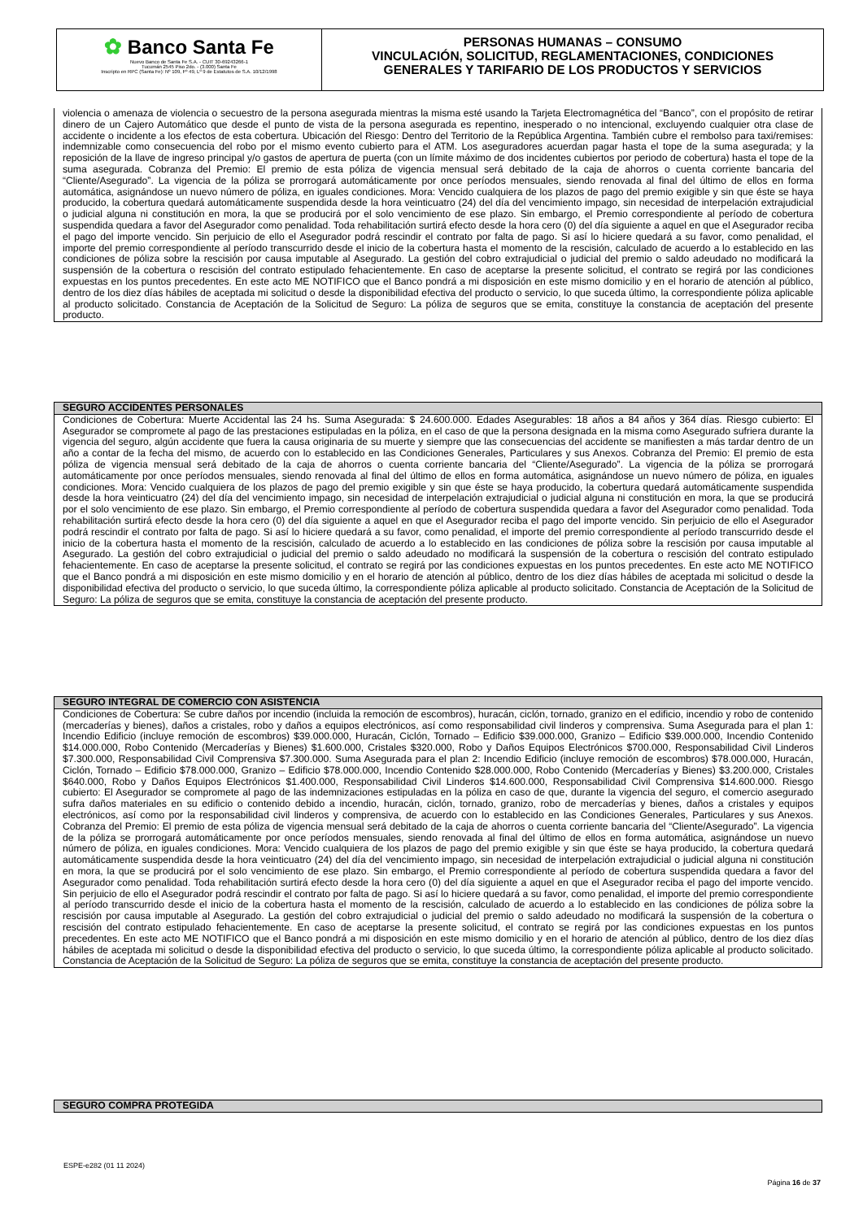✿ Banco Santa Fe
Nuevo Banco de Santa Fe S.A. - CUIT 30-69243266-1
Tucumán 2545 Piso 2do. - (3.000) Santa Fe
Inscripto en RPC (Santa Fe): Nº 109, Fº 49, Lº 9 de Estatutos de S.A. 10/12/1998
PERSONAS HUMANAS – CONSUMO
VINCULACIÓN, SOLICITUD, REGLAMENTACIONES, CONDICIONES
GENERALES Y TARIFARIO DE LOS PRODUCTOS Y SERVICIOS
violencia o amenaza de violencia o secuestro de la persona asegurada mientras la misma esté usando la Tarjeta Electromagnética del “Banco”, con el propósito de retirar dinero de un Cajero Automático que desde el punto de vista de la persona asegurada es repentino, inesperado o no intencional, excluyendo cualquier otra clase de accidente o incidente a los efectos de esta cobertura. Ubicación del Riesgo: Dentro del Territorio de la República Argentina. También cubre el rembolso para taxi/remises: indemnizable como consecuencia del robo por el mismo evento cubierto para el ATM. Los aseguradores acuerdan pagar hasta el tope de la suma asegurada; y la reposición de la llave de ingreso principal y/o gastos de apertura de puerta (con un límite máximo de dos incidentes cubiertos por periodo de cobertura) hasta el tope de la suma asegurada. Cobranza del Premio: El premio de esta póliza de vigencia mensual será debitado de la caja de ahorros o cuenta corriente bancaria del “Cliente/Asegurado”. La vigencia de la póliza se prorrogará automáticamente por once períodos mensuales, siendo renovada al final del último de ellos en forma automática, asignándose un nuevo número de póliza, en iguales condiciones. Mora: Vencido cualquiera de los plazos de pago del premio exigible y sin que éste se haya producido, la cobertura quedará automáticamente suspendida desde la hora veinticuatro (24) del día del vencimiento impago, sin necesidad de interpelación extrajudicial o judicial alguna ni constitución en mora, la que se producirá por el solo vencimiento de ese plazo. Sin embargo, el Premio correspondiente al período de cobertura suspendida quedara a favor del Asegurador como penalidad. Toda rehabilitación surtirá efecto desde la hora cero (0) del día siguiente a aquel en que el Asegurador reciba el pago del importe vencido. Sin perjuicio de ello el Asegurador podrá rescindir el contrato por falta de pago. Si así lo hiciere quedará a su favor, como penalidad, el importe del premio correspondiente al período transcurrido desde el inicio de la cobertura hasta el momento de la rescisión, calculado de acuerdo a lo establecido en las condiciones de póliza sobre la rescisión por causa imputable al Asegurado. La gestión del cobro extrajudicial o judicial del premio o saldo adeudado no modificará la suspensión de la cobertura o rescisión del contrato estipulado fehacientemente. En caso de aceptarse la presente solicitud, el contrato se regirá por las condiciones expuestas en los puntos precedentes. En este acto ME NOTIFICO que el Banco pondrá a mi disposición en este mismo domicilio y en el horario de atención al público, dentro de los diez días hábiles de aceptada mi solicitud o desde la disponibilidad efectiva del producto o servicio, lo que suceda último, la correspondiente póliza aplicable al producto solicitado. Constancia de Aceptación de la Solicitud de Seguro: La póliza de seguros que se emita, constituye la constancia de aceptación del presente producto.
SEGURO ACCIDENTES PERSONALES
Condiciones de Cobertura: Muerte Accidental las 24 hs. Suma Asegurada: $ 24.600.000. Edades Asegurables: 18 años a 84 años y 364 días. Riesgo cubierto: El Asegurador se compromete al pago de las prestaciones estipuladas en la póliza, en el caso de que la persona designada en la misma como Asegurado sufriera durante la vigencia del seguro, algún accidente que fuera la causa originaria de su muerte y siempre que las consecuencias del accidente se manifiesten a más tardar dentro de un año a contar de la fecha del mismo, de acuerdo con lo establecido en las Condiciones Generales, Particulares y sus Anexos. Cobranza del Premio: El premio de esta póliza de vigencia mensual será debitado de la caja de ahorros o cuenta corriente bancaria del “Cliente/Asegurado”. La vigencia de la póliza se prorrogará automáticamente por once períodos mensuales, siendo renovada al final del último de ellos en forma automática, asignándose un nuevo número de póliza, en iguales condiciones. Mora: Vencido cualquiera de los plazos de pago del premio exigible y sin que éste se haya producido, la cobertura quedará automáticamente suspendida desde la hora veinticuatro (24) del día del vencimiento impago, sin necesidad de interpelación extrajudicial o judicial alguna ni constitución en mora, la que se producirá por el solo vencimiento de ese plazo. Sin embargo, el Premio correspondiente al período de cobertura suspendida quedara a favor del Asegurador como penalidad. Toda rehabilitación surtirá efecto desde la hora cero (0) del día siguiente a aquel en que el Asegurador reciba el pago del importe vencido. Sin perjuicio de ello el Asegurador podrá rescindir el contrato por falta de pago. Si así lo hiciere quedará a su favor, como penalidad, el importe del premio correspondiente al período transcurrido desde el inicio de la cobertura hasta el momento de la rescisión, calculado de acuerdo a lo establecido en las condiciones de póliza sobre la rescisión por causa imputable al Asegurado. La gestión del cobro extrajudicial o judicial del premio o saldo adeudado no modificará la suspensión de la cobertura o rescisión del contrato estipulado fehacientemente. En caso de aceptarse la presente solicitud, el contrato se regirá por las condiciones expuestas en los puntos precedentes. En este acto ME NOTIFICO que el Banco pondrá a mi disposición en este mismo domicilio y en el horario de atención al público, dentro de los diez días hábiles de aceptada mi solicitud o desde la disponibilidad efectiva del producto o servicio, lo que suceda último, la correspondiente póliza aplicable al producto solicitado. Constancia de Aceptación de la Solicitud de Seguro: La póliza de seguros que se emita, constituye la constancia de aceptación del presente producto.
SEGURO INTEGRAL DE COMERCIO CON ASISTENCIA
Condiciones de Cobertura: Se cubre daños por incendio (incluida la remoción de escombros), huracán, ciclón, tornado, granizo en el edificio, incendio y robo de contenido (mercaderías y bienes), daños a cristales, robo y daños a equipos electrónicos, así como responsabilidad civil linderos y comprensiva. Suma Asegurada para el plan 1: Incendio Edificio (incluye remoción de escombros) $39.000.000, Huracán, Ciclón, Tornado – Edificio $39.000.000, Granizo – Edificio $39.000.000, Incendio Contenido $14.000.000, Robo Contenido (Mercaderías y Bienes) $1.600.000, Cristales $320.000, Robo y Daños Equipos Electrónicos $700.000, Responsabilidad Civil Linderos $7.300.000, Responsabilidad Civil Comprensiva $7.300.000. Suma Asegurada para el plan 2: Incendio Edificio (incluye remoción de escombros) $78.000.000, Huracán, Ciclón, Tornado – Edificio $78.000.000, Granizo – Edificio $78.000.000, Incendio Contenido $28.000.000, Robo Contenido (Mercaderías y Bienes) $3.200.000, Cristales $640.000, Robo y Daños Equipos Electrónicos $1.400.000, Responsabilidad Civil Linderos $14.600.000, Responsabilidad Civil Comprensiva $14.600.000. Riesgo cubierto: El Asegurador se compromete al pago de las indemnizaciones estipuladas en la póliza en caso de que, durante la vigencia del seguro, el comercio asegurado sufra daños materiales en su edificio o contenido debido a incendio, huracán, ciclón, tornado, granizo, robo de mercaderías y bienes, daños a cristales y equipos electrónicos, así como por la responsabilidad civil linderos y comprensiva, de acuerdo con lo establecido en las Condiciones Generales, Particulares y sus Anexos. Cobranza del Premio: El premio de esta póliza de vigencia mensual será debitado de la caja de ahorros o cuenta corriente bancaria del “Cliente/Asegurado”. La vigencia de la póliza se prorrogará automáticamente por once períodos mensuales, siendo renovada al final del último de ellos en forma automática, asignándose un nuevo número de póliza, en iguales condiciones. Mora: Vencido cualquiera de los plazos de pago del premio exigible y sin que éste se haya producido, la cobertura quedará automáticamente suspendida desde la hora veinticuatro (24) del día del vencimiento impago, sin necesidad de interpelación extrajudicial o judicial alguna ni constitución en mora, la que se producirá por el solo vencimiento de ese plazo. Sin embargo, el Premio correspondiente al período de cobertura suspendida quedara a favor del Asegurador como penalidad. Toda rehabilitación surtirá efecto desde la hora cero (0) del día siguiente a aquel en que el Asegurador reciba el pago del importe vencido. Sin perjuicio de ello el Asegurador podrá rescindir el contrato por falta de pago. Si así lo hiciere quedará a su favor, como penalidad, el importe del premio correspondiente al período transcurrido desde el inicio de la cobertura hasta el momento de la rescisión, calculado de acuerdo a lo establecido en las condiciones de póliza sobre la rescisión por causa imputable al Asegurado. La gestión del cobro extrajudicial o judicial del premio o saldo adeudado no modificará la suspensión de la cobertura o rescisión del contrato estipulado fehacientemente. En caso de aceptarse la presente solicitud, el contrato se regirá por las condiciones expuestas en los puntos precedentes. En este acto ME NOTIFICO que el Banco pondrá a mi disposición en este mismo domicilio y en el horario de atención al público, dentro de los diez días hábiles de aceptada mi solicitud o desde la disponibilidad efectiva del producto o servicio, lo que suceda último, la correspondiente póliza aplicable al producto solicitado. Constancia de Aceptación de la Solicitud de Seguro: La póliza de seguros que se emita, constituye la constancia de aceptación del presente producto.
SEGURO COMPRA PROTEGIDA
ESPE-e282 (01 11 2024)
Página 16 de 37